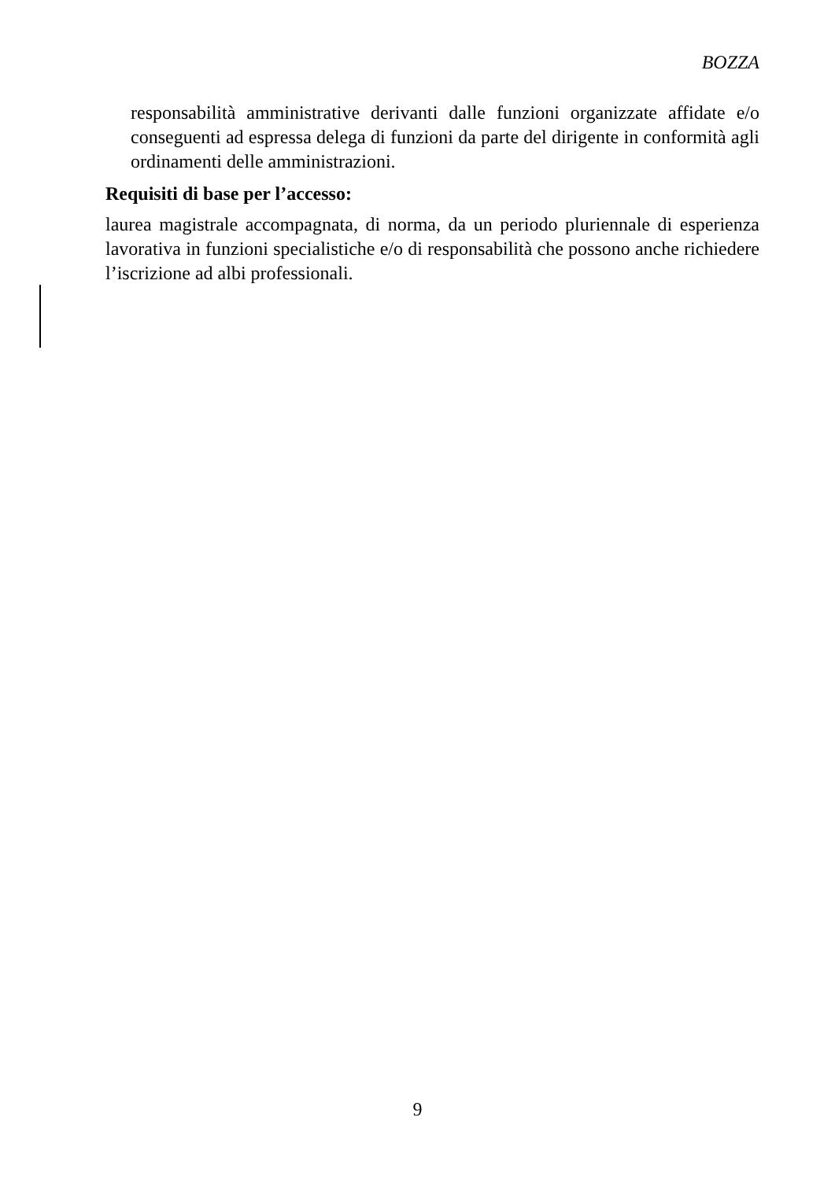BOZZA
responsabilità amministrative derivanti dalle funzioni organizzate affidate e/o conseguenti ad espressa delega di funzioni da parte del dirigente in conformità agli ordinamenti delle amministrazioni.
Requisiti di base per l’accesso:
laurea magistrale accompagnata, di norma, da un periodo pluriennale di esperienza lavorativa in funzioni specialistiche e/o di responsabilità che possono anche richiedere l’iscrizione ad albi professionali.
9